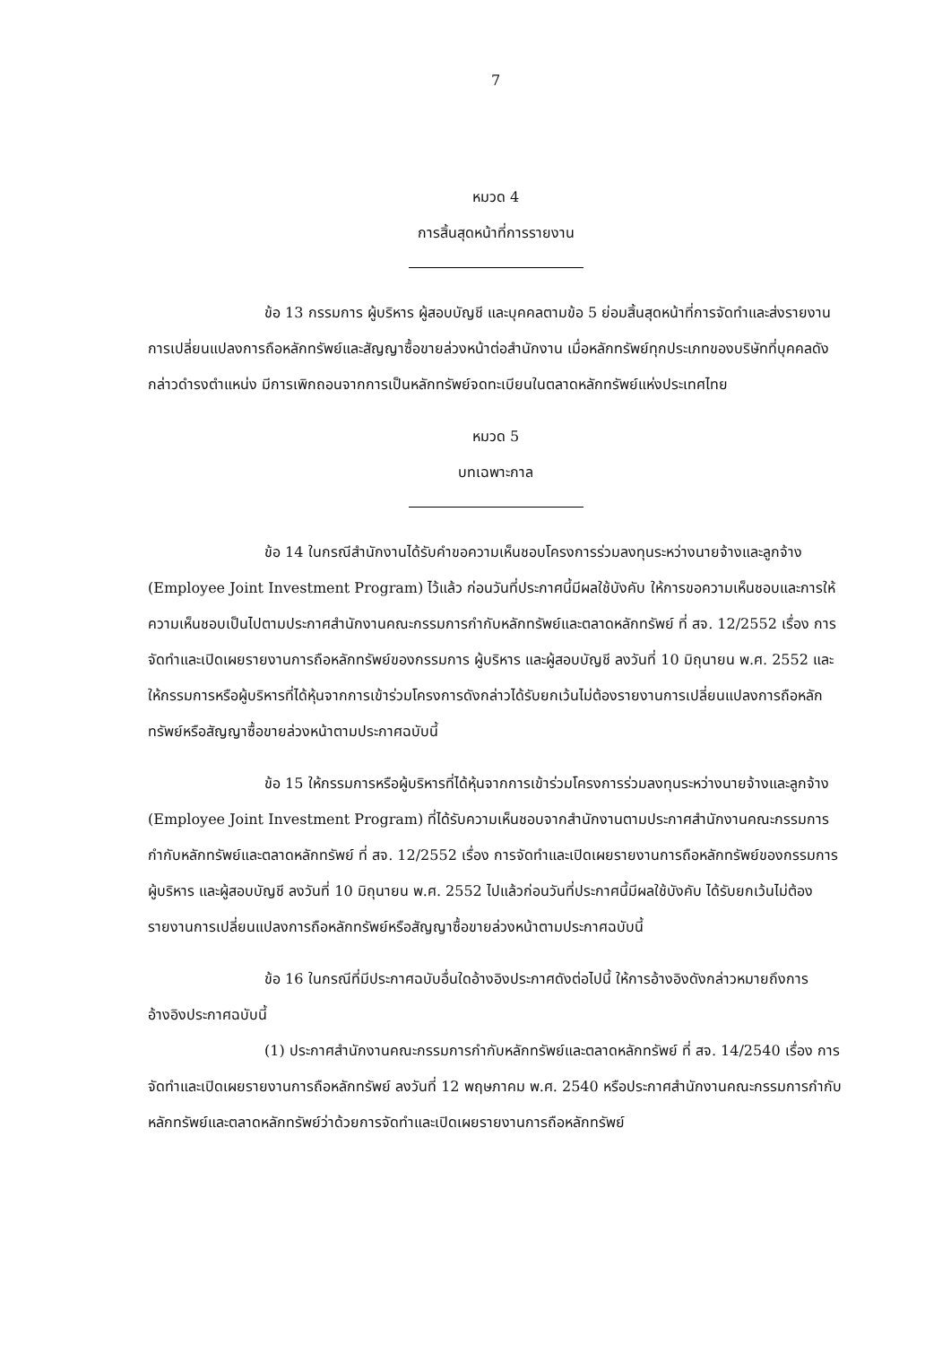7
หมวด 4
การสิ้นสุดหน้าที่การรายงาน
ข้อ 13 กรรมการ ผู้บริหาร ผู้สอบบัญชี และบุคคลตามข้อ 5 ย่อมสิ้นสุดหน้าที่การจัดทำและส่งรายงานการเปลี่ยนแปลงการถือหลักทรัพย์และสัญญาซื้อขายล่วงหน้าต่อสำนักงาน เมื่อหลักทรัพย์ทุกประเภทของบริษัทที่บุคคลดังกล่าวดำรงตำแหน่ง มีการเพิกถอนจากการเป็นหลักทรัพย์จดทะเบียนในตลาดหลักทรัพย์แห่งประเทศไทย
หมวด 5
บทเฉพาะกาล
ข้อ 14 ในกรณีสำนักงานได้รับคำขอความเห็นชอบโครงการร่วมลงทุนระหว่างนายจ้างและลูกจ้าง (Employee Joint Investment Program) ไว้แล้ว ก่อนวันที่ประกาศนี้มีผลใช้บังคับ ให้การขอความเห็นชอบและการให้ความเห็นชอบเป็นไปตามประกาศสำนักงานคณะกรรมการกำกับหลักทรัพย์และตลาดหลักทรัพย์ ที่ สจ. 12/2552 เรื่อง การจัดทำและเปิดเผยรายงานการถือหลักทรัพย์ของกรรมการ ผู้บริหาร และผู้สอบบัญชี ลงวันที่ 10 มิถุนายน พ.ศ. 2552 และให้กรรมการหรือผู้บริหารที่ได้หุ้นจากการเข้าร่วมโครงการดังกล่าวได้รับยกเว้นไม่ต้องรายงานการเปลี่ยนแปลงการถือหลักทรัพย์หรือสัญญาซื้อขายล่วงหน้าตามประกาศฉบับนี้
ข้อ 15 ให้กรรมการหรือผู้บริหารที่ได้หุ้นจากการเข้าร่วมโครงการร่วมลงทุนระหว่างนายจ้างและลูกจ้าง (Employee Joint Investment Program) ที่ได้รับความเห็นชอบจากสำนักงานตามประกาศสำนักงานคณะกรรมการกำกับหลักทรัพย์และตลาดหลักทรัพย์ ที่ สจ. 12/2552 เรื่อง การจัดทำและเปิดเผยรายงานการถือหลักทรัพย์ของกรรมการ ผู้บริหาร และผู้สอบบัญชี ลงวันที่ 10 มิถุนายน พ.ศ. 2552 ไปแล้วก่อนวันที่ประกาศนี้มีผลใช้บังคับ ได้รับยกเว้นไม่ต้องรายงานการเปลี่ยนแปลงการถือหลักทรัพย์หรือสัญญาซื้อขายล่วงหน้าตามประกาศฉบับนี้
ข้อ 16 ในกรณีที่มีประกาศฉบับอื่นใดอ้างอิงประกาศดังต่อไปนี้ ให้การอ้างอิงดังกล่าวหมายถึงการอ้างอิงประกาศฉบับนี้
(1) ประกาศสำนักงานคณะกรรมการกำกับหลักทรัพย์และตลาดหลักทรัพย์ ที่ สจ. 14/2540 เรื่อง การจัดทำและเปิดเผยรายงานการถือหลักทรัพย์ ลงวันที่ 12 พฤษภาคม พ.ศ. 2540 หรือประกาศสำนักงานคณะกรรมการกำกับหลักทรัพย์และตลาดหลักทรัพย์ว่าด้วยการจัดทำและเปิดเผยรายงานการถือหลักทรัพย์